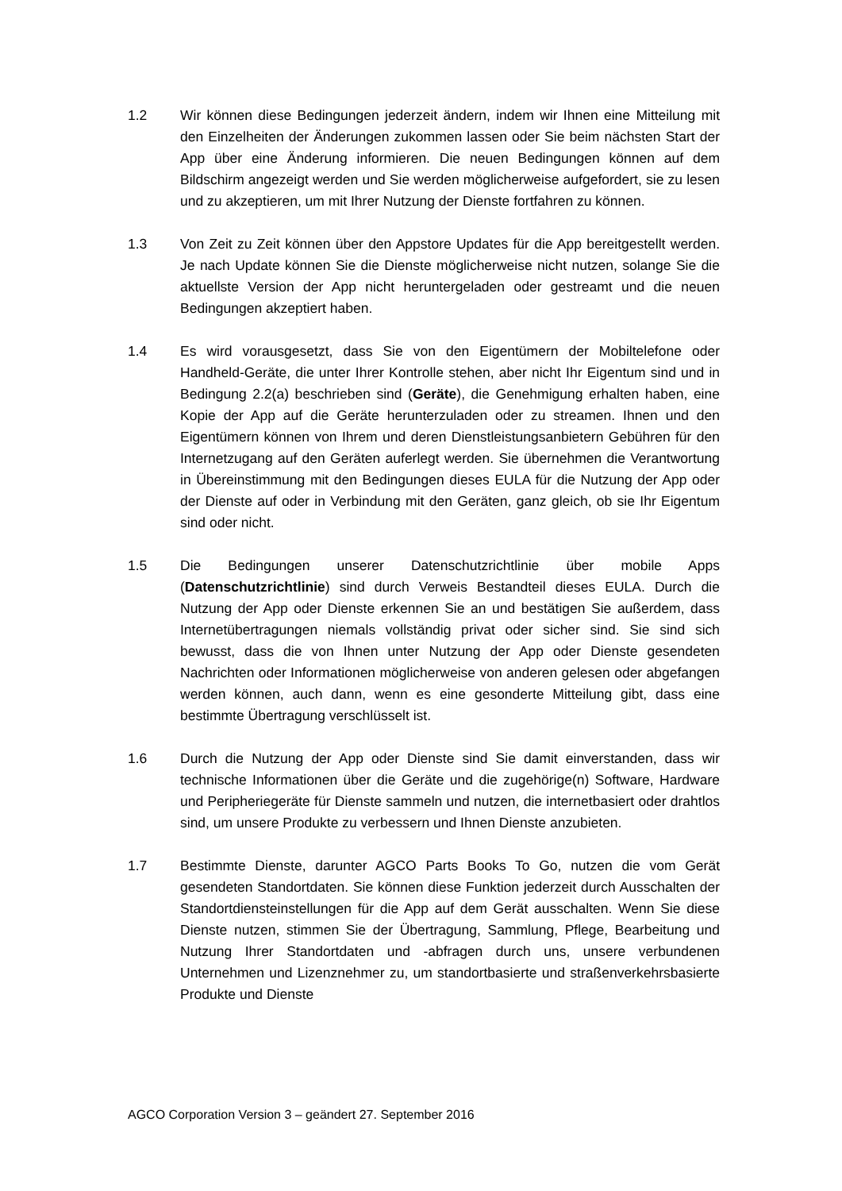1.2 Wir können diese Bedingungen jederzeit ändern, indem wir Ihnen eine Mitteilung mit den Einzelheiten der Änderungen zukommen lassen oder Sie beim nächsten Start der App über eine Änderung informieren. Die neuen Bedingungen können auf dem Bildschirm angezeigt werden und Sie werden möglicherweise aufgefordert, sie zu lesen und zu akzeptieren, um mit Ihrer Nutzung der Dienste fortfahren zu können.
1.3 Von Zeit zu Zeit können über den Appstore Updates für die App bereitgestellt werden. Je nach Update können Sie die Dienste möglicherweise nicht nutzen, solange Sie die aktuellste Version der App nicht heruntergeladen oder gestreamt und die neuen Bedingungen akzeptiert haben.
1.4 Es wird vorausgesetzt, dass Sie von den Eigentümern der Mobiltelefone oder Handheld-Geräte, die unter Ihrer Kontrolle stehen, aber nicht Ihr Eigentum sind und in Bedingung 2.2(a) beschrieben sind (Geräte), die Genehmigung erhalten haben, eine Kopie der App auf die Geräte herunterzuladen oder zu streamen. Ihnen und den Eigentümern können von Ihrem und deren Dienstleistungsanbietern Gebühren für den Internetzugang auf den Geräten auferlegt werden. Sie übernehmen die Verantwortung in Übereinstimmung mit den Bedingungen dieses EULA für die Nutzung der App oder der Dienste auf oder in Verbindung mit den Geräten, ganz gleich, ob sie Ihr Eigentum sind oder nicht.
1.5 Die Bedingungen unserer Datenschutzrichtlinie über mobile Apps (Datenschutzrichtlinie) sind durch Verweis Bestandteil dieses EULA. Durch die Nutzung der App oder Dienste erkennen Sie an und bestätigen Sie außerdem, dass Internetübertragungen niemals vollständig privat oder sicher sind. Sie sind sich bewusst, dass die von Ihnen unter Nutzung der App oder Dienste gesendeten Nachrichten oder Informationen möglicherweise von anderen gelesen oder abgefangen werden können, auch dann, wenn es eine gesonderte Mitteilung gibt, dass eine bestimmte Übertragung verschlüsselt ist.
1.6 Durch die Nutzung der App oder Dienste sind Sie damit einverstanden, dass wir technische Informationen über die Geräte und die zugehörige(n) Software, Hardware und Peripheriegeräte für Dienste sammeln und nutzen, die internetbasiert oder drahtlos sind, um unsere Produkte zu verbessern und Ihnen Dienste anzubieten.
1.7 Bestimmte Dienste, darunter AGCO Parts Books To Go, nutzen die vom Gerät gesendeten Standortdaten. Sie können diese Funktion jederzeit durch Ausschalten der Standortdiensteinstellungen für die App auf dem Gerät ausschalten. Wenn Sie diese Dienste nutzen, stimmen Sie der Übertragung, Sammlung, Pflege, Bearbeitung und Nutzung Ihrer Standortdaten und -abfragen durch uns, unsere verbundenen Unternehmen und Lizenznehmer zu, um standortbasierte und straßenverkehrsbasierte Produkte und Dienste
AGCO Corporation Version 3 – geändert 27. September 2016